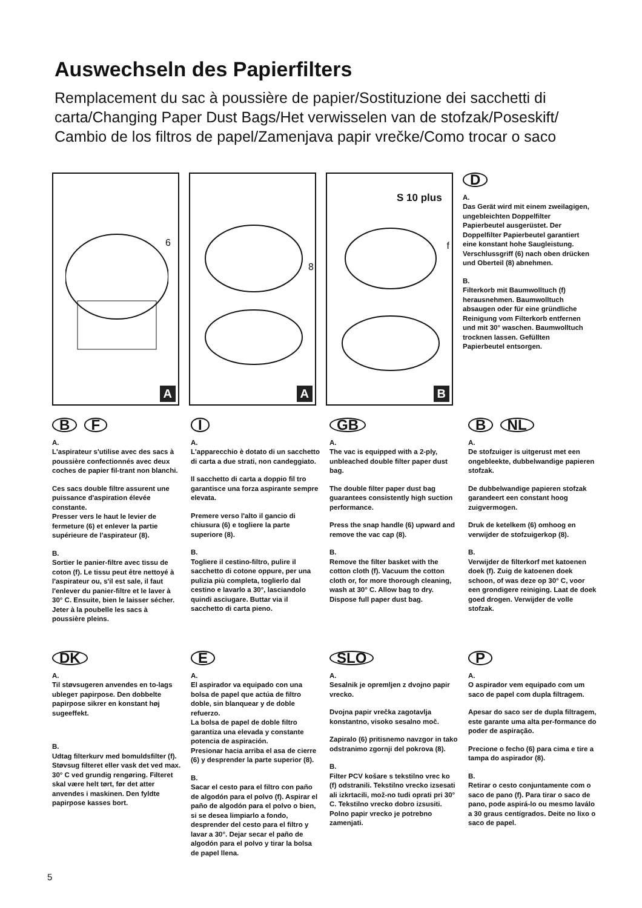Auswechseln des Papierfilters
Remplacement du sac à poussière de papier/Sostituzione dei sacchetti di carta/Changing Paper Dust Bags/Het verwisselen van de stofzak/Poseskift/ Cambio de los filtros de papel/Zamenjava papir vrečke/Como trocar o saco
6
A
8
A
S 10 plus
f
B
D
A.
Das Gerät wird mit einem zweilagigen, ungebleichten Doppelfilter Papierbeutel ausgerüstet. Der Doppelfilter Papierbeutel garantiert eine konstant hohe Saugleistung. Verschlussgriff (6) nach oben drücken und Oberteil (8) abnehmen.
B.
Filterkorb mit Baumwolltuch (f) herausnehmen. Baumwolltuch absaugen oder für eine gründliche Reinigung vom Filterkorb entfernen und mit 30° waschen. Baumwolltuch trocknen lassen. Gefüllten Papierbeutel entsorgen.
B F
A.
L'aspirateur s'utilise avec des sacs à poussière confectionnés avec deux coches de papier fil-trant non blanchi.
Ces sacs double filtre assurent une puissance d'aspiration élevée constante.
Presser vers le haut le levier de fermeture (6) et enlever la partie supérieure de l'aspirateur (8).
B.
Sortier le panier-filtre avec tissu de coton (f). Le tissu peut être nettoyé à l'aspirateur ou, s'il est sale, il faut l'enlever du panier-filtre et le laver à 30° C. Ensuite, bien le laisser sécher. Jeter à la poubelle les sacs à poussière pleins.
I
A.
L'apparecchio è dotato di un sacchetto di carta a due strati, non candeggiato.
Il sacchetto di carta a doppio fil tro garantisce una forza aspirante sempre elevata.
Premere verso l'alto il gancio di chiusura (6) e togliere la parte superiore (8).
B.
Togliere il cestino-filtro, pulire il sacchetto di cotone oppure, per una pulizia più completa, toglierlo dal cestino e lavarlo a 30°, lasciandolo quindi asciugare. Buttar via il sacchetto di carta pieno.
GB
A.
The vac is equipped with a 2-ply, unbleached double filter paper dust bag.
The double filter paper dust bag guarantees consistently high suction performance.
Press the snap handle (6) upward and remove the vac cap (8).
B.
Remove the filter basket with the cotton cloth (f). Vacuum the cotton cloth or, for more thorough cleaning, wash at 30° C. Allow bag to dry. Dispose full paper dust bag.
B NL
A.
De stofzuiger is uitgerust met een ongebleekte, dubbelwandige papieren stofzak.
De dubbelwandige papieren stofzak garandeert een constant hoog zuigvermogen.
Druk de ketelkem (6) omhoog en verwijder de stofzuigerkop (8).
B.
Verwijder de filterkorf met katoenen doek (f). Zuig de katoenen doek schoon, of was deze op 30° C, voor een grondigere reiniging. Laat de doek goed drogen. Verwijder de volle stofzak.
DK
A.
Til støvsugeren anvendes en to-lags ublegeт papirpose. Den dobbelte papirpose sikrer en konstant høj sugeeffekt.
B.
Udtag filterkurv med bomuldsfilter (f). Støvsug filteret eller vask det ved max. 30° C ved grundig rengøring. Filteret skal være helt tørt, før det atter anvendes i maskinen. Den fyldte papirpose kasses bort.
E
A.
El aspirador va equipado con una bolsa de papel que actúa de filtro doble, sin blanquear y de doble refuerzo.
La bolsa de papel de doble filtro garantiza una elevada y constante potencia de aspiración.
Presionar hacia arriba el asa de cierre (6) y desprender la parte superior (8).
B.
Sacar el cesto para el filtro con paño de algodón para el polvo (f). Aspirar el paño de algodón para el polvo o bien, si se desea limpiarlo a fondo, desprender del cesto para el filtro y lavar a 30°. Dejar secar el paño de algodón para el polvo y tirar la bolsa de papel llena.
SLO
A.
Sesalnik je opremljen z dvojno papir vrecko.
Dvojna papir vrečka zagotavlja konstantno, visoko sesalno moč.
Zapiralo (6) pritisnemo navzgor in tako odstranimo zgornji del pokrova (8).
B.
Filter PCV košare s tekstilno vrec ko (f) odstranili. Tekstilno vrecko izsesati ali izkrtacili, mož-no tudi oprati pri 30° C. Tekstilno vrecko dobro izsusiti. Polno papir vrecko je potrebno zamenjati.
P
A.
O aspirador vem equipado com um saco de papel com dupla filtragem.
Apesar do saco ser de dupla filtragem, este garante uma alta per-formance do poder de aspiração.
Precione o fecho (6) para cima e tire a tampa do aspirador (8).
B.
Retirar o cesto conjuntamente com o saco de pano (f). Para tirar o saco de pano, pode aspirá-lo ou mesmo laválo a 30 graus centígrados. Deite no lixo o saco de papel.
5